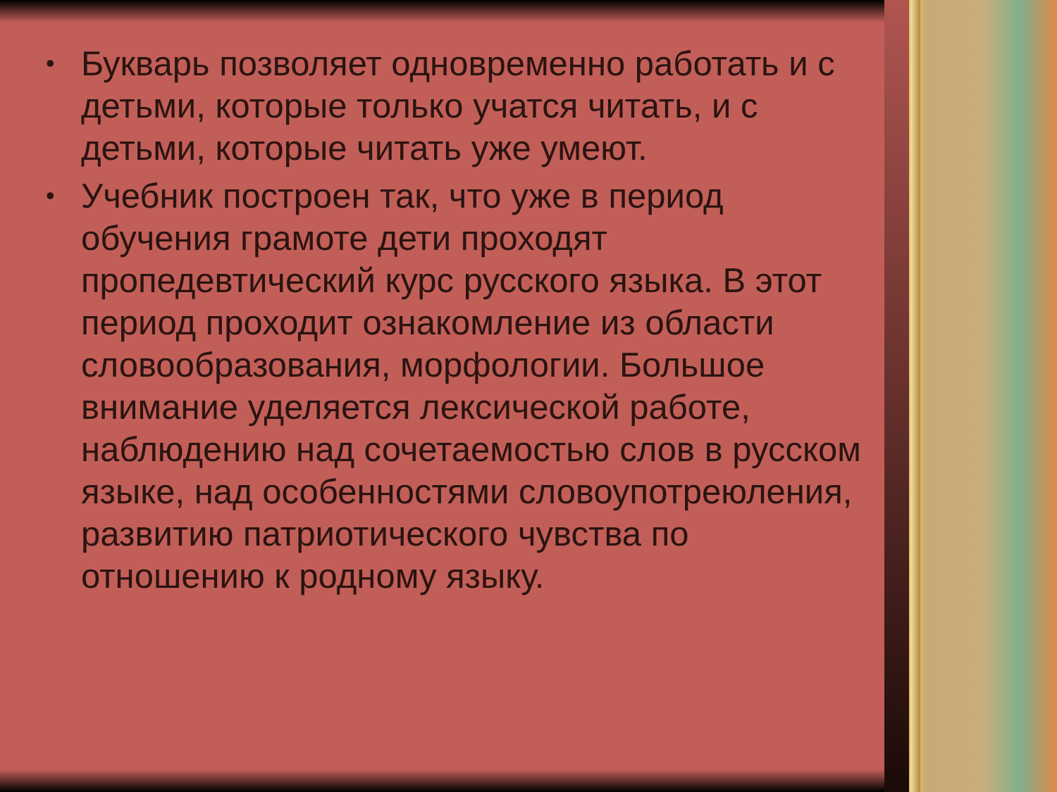• Букварь позволяет одновременно работать и с детьми, которые только учатся читать, и с детьми, которые читать уже умеют.
• Учебник построен так, что уже в период обучения грамоте дети проходят пропедевтический курс русского языка. В этот период проходит ознакомление из области словообразования, морфологии. Большое внимание уделяется лексической работе, наблюдению над сочетаемостью слов в русском языке, над особенностями словоупотреюления, развитию патриотического чувства по отношению к родному языку.